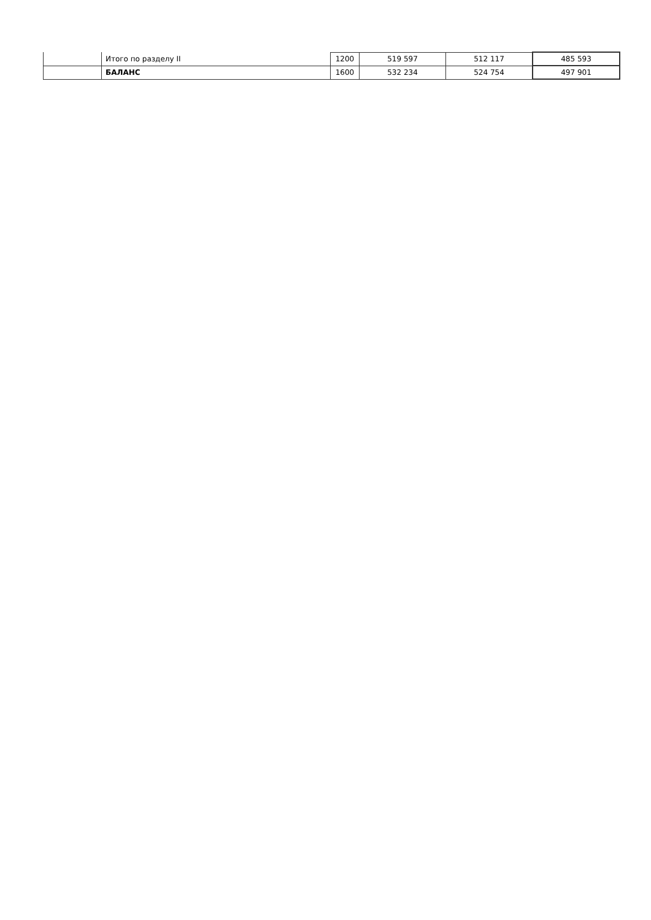| | Итого по разделу II | 1200 | 519 597 | 512 117 | 485 593 |
| | БАЛАНС | 1600 | 532 234 | 524 754 | 497 901 |